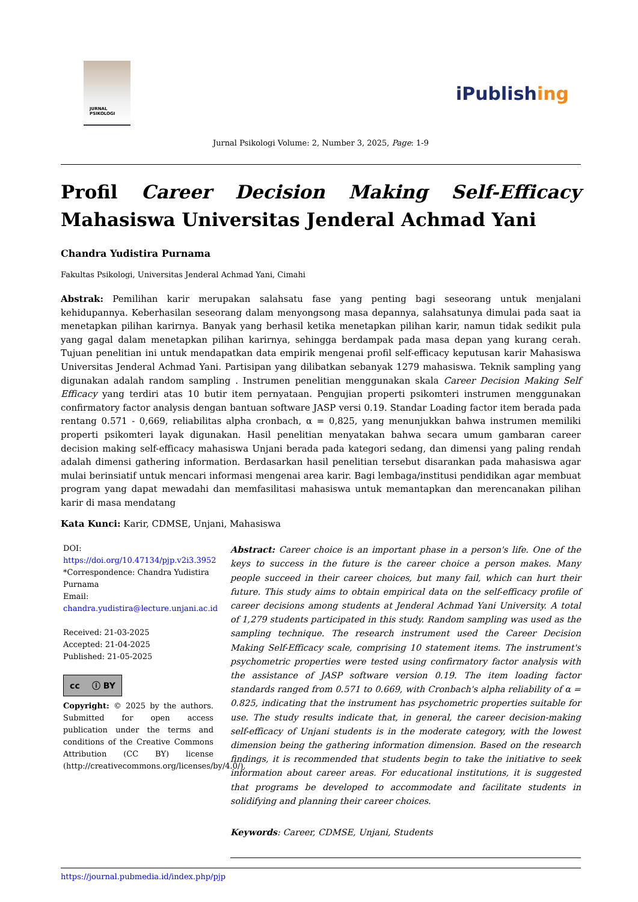JURNAL
PSIKOLOGI
iPublishing
Jurnal Psikologi Volume: 2, Number 3, 2025, Page: 1-9
Profil Career Decision Making Self-Efficacy Mahasiswa Universitas Jenderal Achmad Yani
Chandra Yudistira Purnama
Fakultas Psikologi, Universitas Jenderal Achmad Yani, Cimahi
Abstrak: Pemilihan karir merupakan salahsatu fase yang penting bagi seseorang untuk menjalani kehidupannya. Keberhasilan seseorang dalam menyongsong masa depannya, salahsatunya dimulai pada saat ia menetapkan pilihan karirnya. Banyak yang berhasil ketika menetapkan pilihan karir, namun tidak sedikit pula yang gagal dalam menetapkan pilihan karirnya, sehingga berdampak pada masa depan yang kurang cerah. Tujuan penelitian ini untuk mendapatkan data empirik mengenai profil self-efficacy keputusan karir Mahasiswa Universitas Jenderal Achmad Yani. Partisipan yang dilibatkan sebanyak 1279 mahasiswa. Teknik sampling yang digunakan adalah random sampling . Instrumen penelitian menggunakan skala Career Decision Making Self Efficacy yang terdiri atas 10 butir item pernyataan. Pengujian properti psikomteri instrumen menggunakan confirmatory factor analysis dengan bantuan software JASP versi 0.19. Standar Loading factor item berada pada rentang 0.571 - 0,669, reliabilitas alpha cronbach, α = 0,825, yang menunjukkan bahwa instrumen memiliki properti psikomteri layak digunakan. Hasil penelitian menyatakan bahwa secara umum gambaran career decision making self-efficacy mahasiswa Unjani berada pada kategori sedang, dan dimensi yang paling rendah adalah dimensi gathering information. Berdasarkan hasil penelitian tersebut disarankan pada mahasiswa agar mulai berinsiatif untuk mencari informasi mengenai area karir. Bagi lembaga/institusi pendidikan agar membuat program yang dapat mewadahi dan memfasilitasi mahasiswa untuk memantapkan dan merencanakan pilihan karir di masa mendatang
Kata Kunci: Karir, CDMSE, Unjani, Mahasiswa
DOI:
https://doi.org/10.47134/pjp.v2i3.3952
*Correspondence: Chandra Yudistira Purnama
Email:
chandra.yudistira@lecture.unjani.ac.id
Received: 21-03-2025
Accepted: 21-04-2025
Published: 21-05-2025
cc ⓘ BY
Copyright: © 2025 by the authors. Submitted for open access publication under the terms and conditions of the Creative Commons Attribution (CC BY) license (http://creativecommons.org/licenses/by/4.0/).
Abstract: Career choice is an important phase in a person's life. One of the keys to success in the future is the career choice a person makes. Many people succeed in their career choices, but many fail, which can hurt their future. This study aims to obtain empirical data on the self-efficacy profile of career decisions among students at Jenderal Achmad Yani University. A total of 1,279 students participated in this study. Random sampling was used as the sampling technique. The research instrument used the Career Decision Making Self-Efficacy scale, comprising 10 statement items. The instrument's psychometric properties were tested using confirmatory factor analysis with the assistance of JASP software version 0.19. The item loading factor standards ranged from 0.571 to 0.669, with Cronbach's alpha reliability of α = 0.825, indicating that the instrument has psychometric properties suitable for use. The study results indicate that, in general, the career decision-making self-efficacy of Unjani students is in the moderate category, with the lowest dimension being the gathering information dimension. Based on the research findings, it is recommended that students begin to take the initiative to seek information about career areas. For educational institutions, it is suggested that programs be developed to accommodate and facilitate students in solidifying and planning their career choices.
Keywords: Career, CDMSE, Unjani, Students
https://journal.pubmedia.id/index.php/pjp